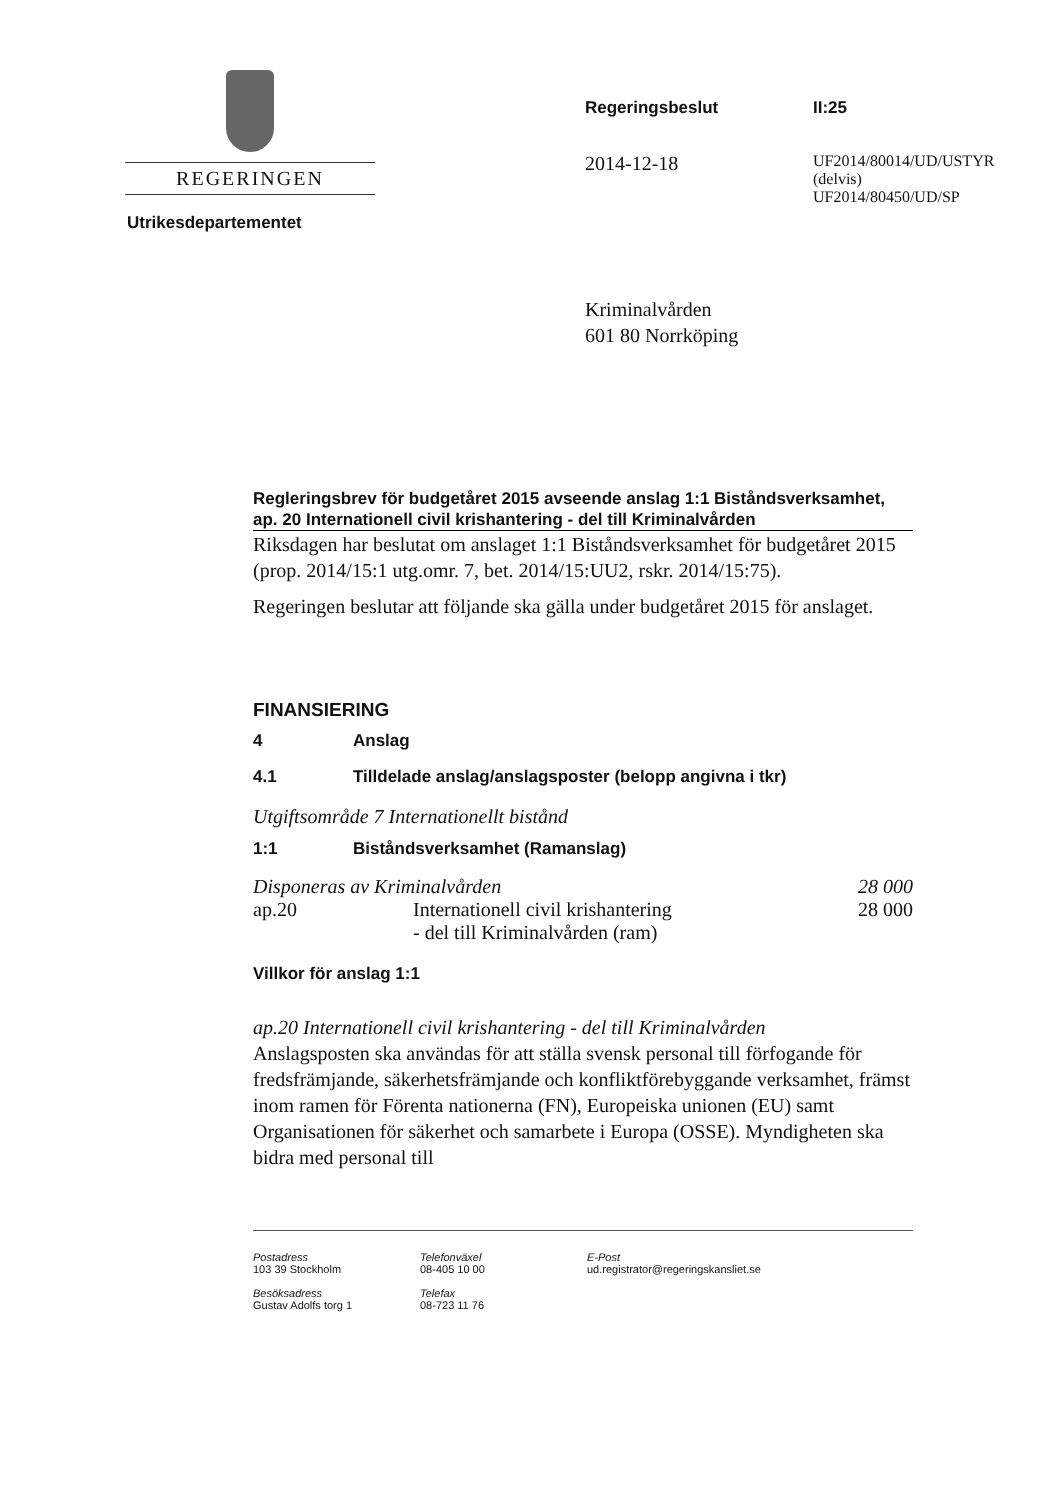REGERINGEN
Utrikesdepartementet
Regeringsbeslut II:25
2014-12-18
UF2014/80014/UD/USTYR
(delvis)
UF2014/80450/UD/SP
Kriminalvården
601 80 Norrköping
Regleringsbrev för budgetåret 2015 avseende anslag 1:1 Biståndsverksamhet, ap. 20 Internationell civil krishantering - del till Kriminalvården
Riksdagen har beslutat om anslaget 1:1 Biståndsverksamhet för budgetåret 2015 (prop. 2014/15:1 utg.omr. 7, bet. 2014/15:UU2, rskr. 2014/15:75).
Regeringen beslutar att följande ska gälla under budgetåret 2015 för anslaget.
FINANSIERING
4 Anslag
4.1 Tilldelade anslag/anslagsposter (belopp angivna i tkr)
Utgiftsområde 7 Internationellt bistånd
1:1 Biståndsverksamhet (Ramanslag)
| Disponeras av Kriminalvården | | 28 000 |
| ap.20 | Internationell civil krishantering - del till Kriminalvården (ram) | 28 000 |
Villkor för anslag 1:1
ap.20 Internationell civil krishantering - del till Kriminalvården
Anslagsposten ska användas för att ställa svensk personal till förfogande för fredsfrämjande, säkerhetsfrämjande och konfliktförebyggande verksamhet, främst inom ramen för Förenta nationerna (FN), Europeiska unionen (EU) samt Organisationen för säkerhet och samarbete i Europa (OSSE). Myndigheten ska bidra med personal till
Postadress
103 39 Stockholm
Besöksadress
Gustav Adolfs torg 1
Telefonväxel
08-405 10 00
Telefax
08-723 11 76
E-Post
ud.registrator@regeringskansliet.se